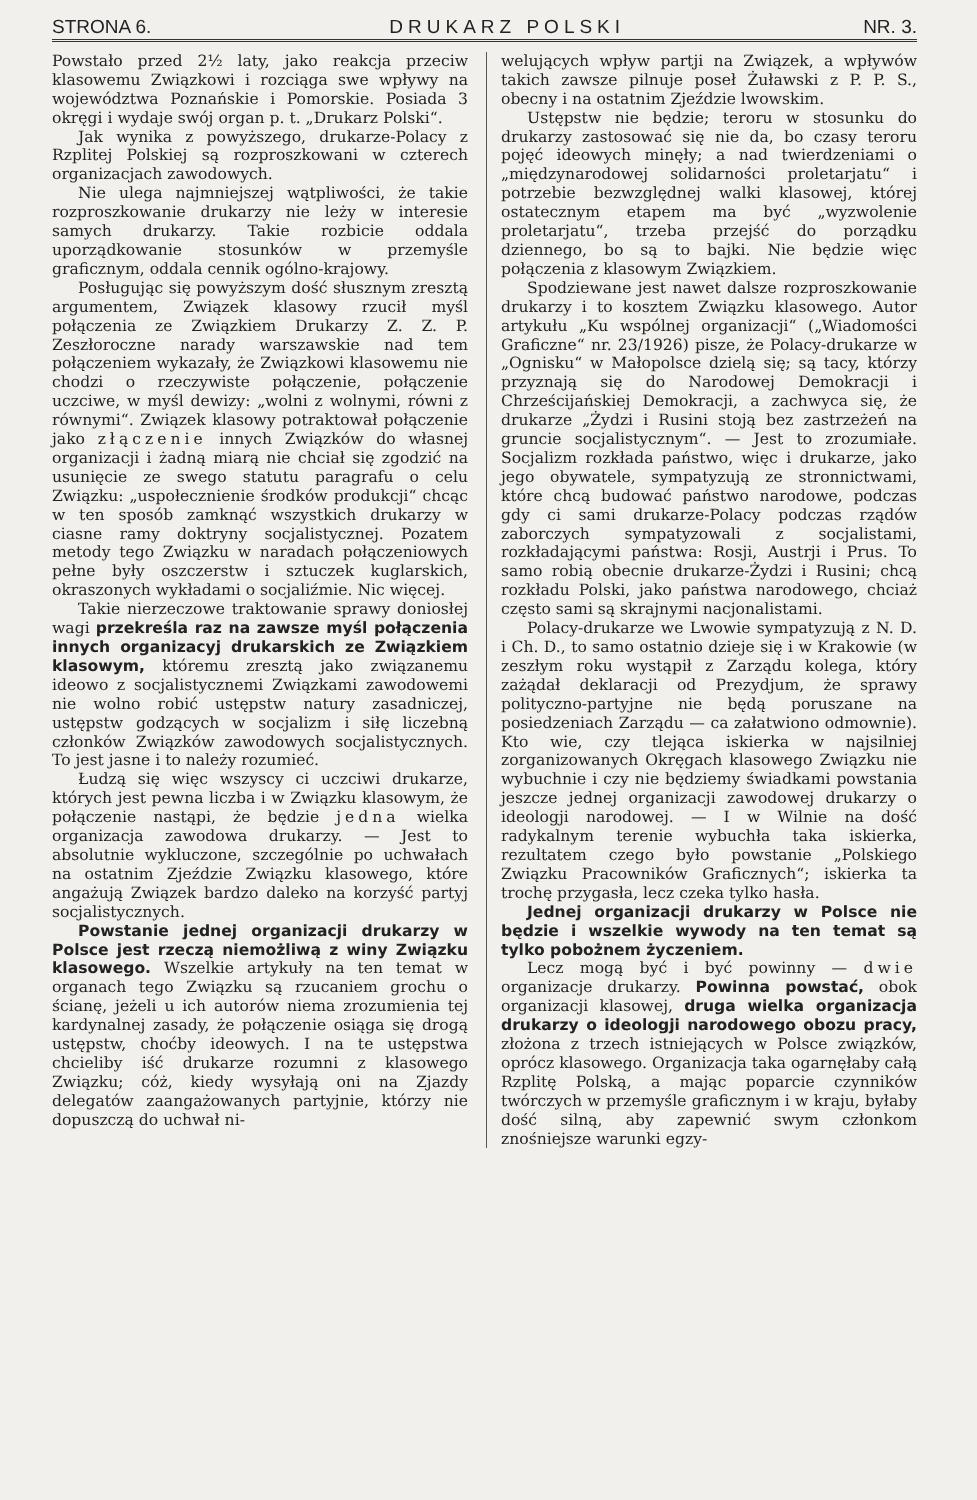STRONA 6. DRUKARZ POLSKI NR. 3.
Powstało przed 2½ laty, jako reakcja przeciw klasowemu Związkowi i rozciąga swe wpływy na województwa Poznańskie i Pomorskie. Posiada 3 okręgi i wydaje swój organ p. t. „Drukarz Polski“.
Jak wynika z powyższego, drukarze-Polacy z Rzplitej Polskiej są rozproszkowani w czterech organizacjach zawodowych.
Nie ulega najmniejszej wątpliwości, że takie rozproszkowanie drukarzy nie leży w interesie samych drukarzy. Takie rozbicie oddala uporządkowanie stosunków w przemyśle graficznym, oddala cennik ogólno-krajowy.
Posługując się powyższym dość słusznym zresztą argumentem, Związek klasowy rzucił myśl połączenia ze Związkiem Drukarzy Z. Z. P. Zeszłoroczne narady warszawskie nad tem połączeniem wykazały, że Związkowi klasowemu nie chodzi o rzeczywiste połączenie, połączenie uczciwe, w myśl dewizy: „wolni z wolnymi, równi z równymi“. Związek klasowy potraktował połączenie jako złączenie innych Związków do własnej organizacji i żadną miarą nie chciał się zgodzić na usunięcie ze swego statutu paragrafu o celu Związku: „uspołecznienie środków produkcji“ chcąc w ten sposób zamknąć wszystkich drukarzy w ciasne ramy doktryny socjalistycznej. Pozatem metody tego Związku w naradach połączeniowych pełne były oszczerstw i sztuczek kuglarskich, okraszonych wykładami o socjaliźmie. Nic więcej.
Takie nierzeczowe traktowanie sprawy doniosłej wagi przekreśla raz na zawsze myśl połączenia innych organizacyj drukarskich ze Związkiem klasowym, któremu zresztą jako związanemu ideowo z socjalistycznemi Związkami zawodowemi nie wolno robić ustępstw natury zasadniczej, ustępstw godzących w socjalizm i siłę liczebną członków Związków zawodowych socjalistycznych. To jest jasne i to należy rozumieć.
Łudzą się więc wszyscy ci uczciwi drukarze, których jest pewna liczba i w Związku klasowym, że połączenie nastąpi, że będzie jedna wielka organizacja zawodowa drukarzy. — Jest to absolutnie wykluczone, szczególnie po uchwałach na ostatnim Zjeździe Związku klasowego, które angażują Związek bardzo daleko na korzyść partyj socjalistycznych.
Powstanie jednej organizacji drukarzy w Polsce jest rzeczą niemożliwą z winy Związku klasowego. Wszelkie artykuły na ten temat w organach tego Związku są rzucaniem grochu o ścianę, jeżeli u ich autorów niema zrozumienia tej kardynalnej zasady, że połączenie osiąga się drogą ustępstw, choćby ideowych. I na te ustępstwa chcieliby iść drukarze rozumni z klasowego Związku; cóż, kiedy wysyłają oni na Zjazdy delegatów zaangażowanych partyjnie, którzy nie dopuszczą do uchwał ni-
welujących wpływ partji na Związek, a wpływów takich zawsze pilnuje poseł Żuławski z P. P. S., obecny i na ostatnim Zjeździe lwowskim.
Ustępstw nie będzie; teroru w stosunku do drukarzy zastosować się nie da, bo czasy teroru pojęć ideowych minęły; a nad twierdzeniami o „międzynarodowej solidarności proletarjatu“ i potrzebie bezwzględnej walki klasowej, której ostatecznym etapem ma być „wyzwolenie proletarjatu“, trzeba przejść do porządku dziennego, bo są to bajki. Nie będzie więc połączenia z klasowym Związkiem.
Spodziewane jest nawet dalsze rozproszkowanie drukarzy i to kosztem Związku klasowego. Autor artykułu „Ku wspólnej organizacji“ („Wiadomości Graficzne“ nr. 23/1926) pisze, że Polacy-drukarze w „Ognisku“ w Małopolsce dzielą się; są tacy, którzy przyznają się do Narodowej Demokracji i Chrześcijańskiej Demokracji, a zachwyca się, że drukarze „Żydzi i Rusini stoją bez zastrzeżeń na gruncie socjalistycznym“. — Jest to zrozumiałe. Socjalizm rozkłada państwo, więc i drukarze, jako jego obywatele, sympatyzują ze stronnictwami, które chcą budować państwo narodowe, podczas gdy ci sami drukarze-Polacy podczas rządów zaborczych sympatyzowali z socjalistami, rozkładającymi państwa: Rosji, Austrji i Prus. To samo robią obecnie drukarze-Żydzi i Rusini; chcą rozkładu Polski, jako państwa narodowego, chciaż często sami są skrajnymi nacjonalistami.
Polacy-drukarze we Lwowie sympatyzują z N. D. i Ch. D., to samo ostatnio dzieje się i w Krakowie (w zeszłym roku wystąpił z Zarządu kolega, który zażądał deklaracji od Prezydjum, że sprawy polityczno-partyjne nie będą poruszane na posiedzeniach Zarządu — ca załatwiono odmownie). Kto wie, czy tlejąca iskierka w najsilniej zorganizowanych Okręgach klasowego Związku nie wybuchnie i czy nie będziemy świadkami powstania jeszcze jednej organizacji zawodowej drukarzy o ideologji narodowej. — I w Wilnie na dość radykalnym terenie wybuchła taka iskierka, rezultatem czego było powstanie „Polskiego Związku Pracowników Graficznych“; iskierka ta trochę przygasła, lecz czeka tylko hasła.
Jednej organizacji drukarzy w Polsce nie będzie i wszelkie wywody na ten temat są tylko pobożnem życzeniem.
Lecz mogą być i być powinny — dwie organizacje drukarzy. Powinna powstać, obok organizacji klasowej, druga wielka organizacja drukarzy o ideologji narodowego obozu pracy, złożona z trzech istniejących w Polsce związków, oprócz klasowego. Organizacja taka ogarnęłaby całą Rzplitę Polską, a mając poparcie czynników twórczych w przemyśle graficznym i w kraju, byłaby dość silną, aby zapewnić swym członkom znośniejsze warunki egzy-